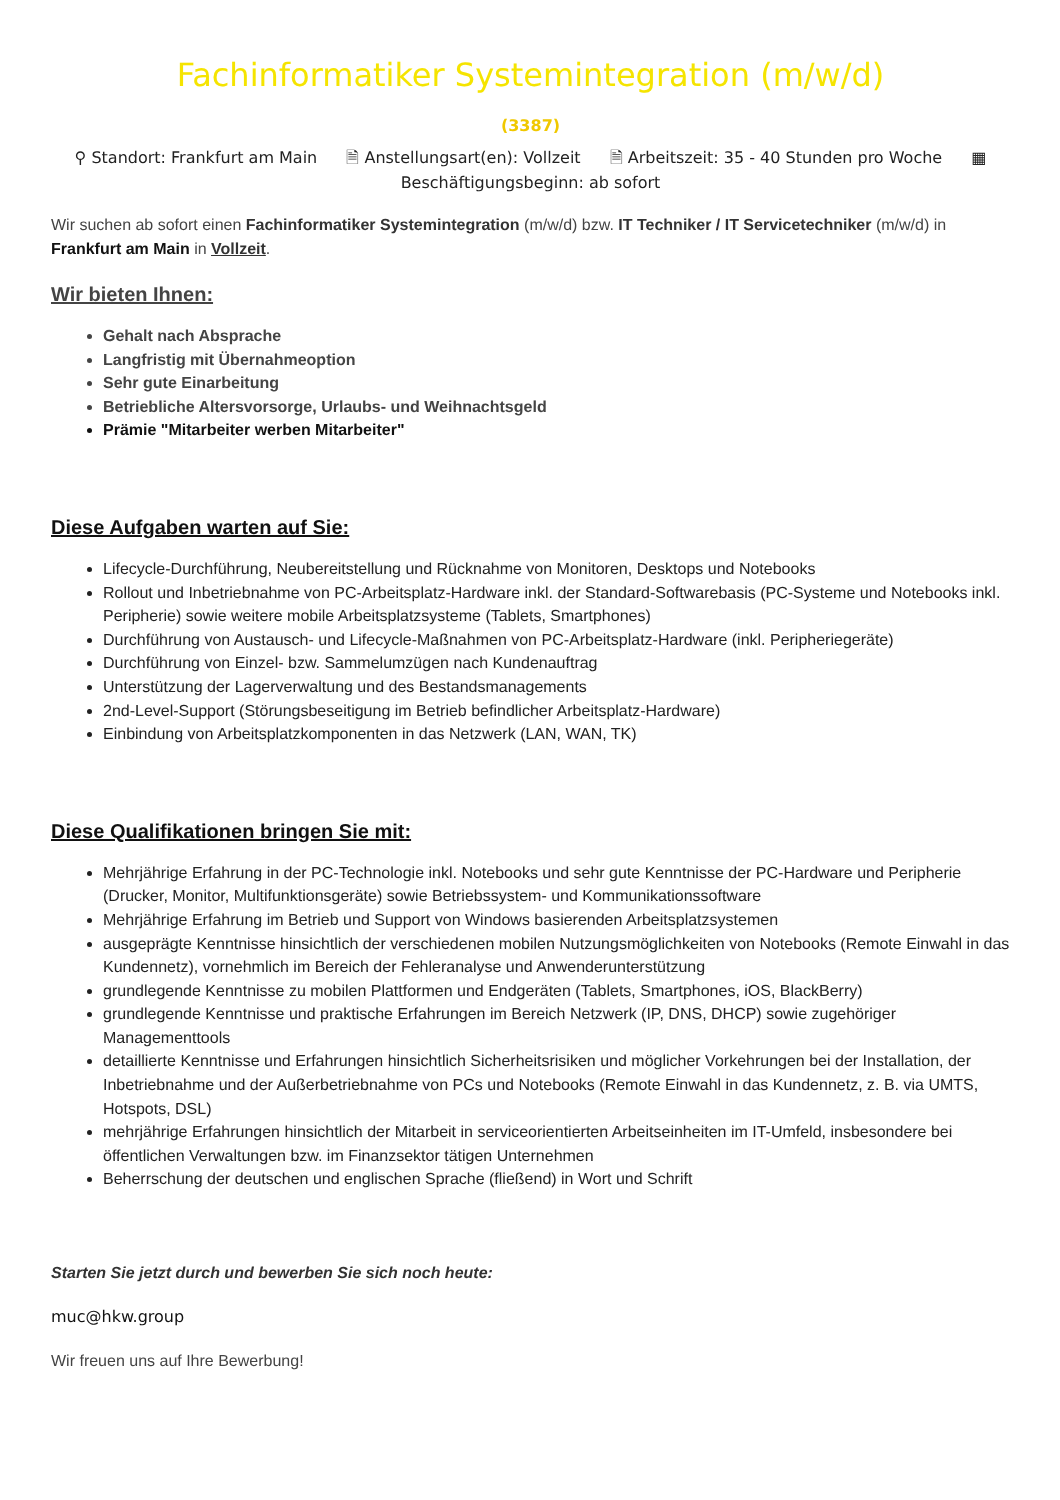Fachinformatiker Systemintegration (m/w/d)
(3387)
⚲ Standort: Frankfurt am Main 🗎 Anstellungsart(en): Vollzeit 🗎 Arbeitszeit: 35 - 40 Stunden pro Woche ▦
Beschäftigungsbeginn: ab sofort
Wir suchen ab sofort einen Fachinformatiker Systemintegration (m/w/d) bzw. IT Techniker / IT Servicetechniker (m/w/d) in Frankfurt am Main in Vollzeit.
Wir bieten Ihnen:
Gehalt nach Absprache
Langfristig mit Übernahmeoption
Sehr gute Einarbeitung
Betriebliche Altersvorsorge, Urlaubs- und Weihnachtsgeld
Prämie "Mitarbeiter werben Mitarbeiter"
Diese Aufgaben warten auf Sie:
Lifecycle-Durchführung, Neubereitstellung und Rücknahme von Monitoren, Desktops und Notebooks
Rollout und Inbetriebnahme von PC-Arbeitsplatz-Hardware inkl. der Standard-Softwarebasis (PC-Systeme und Notebooks inkl. Peripherie) sowie weitere mobile Arbeitsplatzsysteme (Tablets, Smartphones)
Durchführung von Austausch- und Lifecycle-Maßnahmen von PC-Arbeitsplatz-Hardware (inkl. Peripheriegeräte)
Durchführung von Einzel- bzw. Sammelumzügen nach Kundenauftrag
Unterstützung der Lagerverwaltung und des Bestandsmanagements
2nd-Level-Support (Störungsbeseitigung im Betrieb befindlicher Arbeitsplatz-Hardware)
Einbindung von Arbeitsplatzkomponenten in das Netzwerk (LAN, WAN, TK)
Diese Qualifikationen bringen Sie mit:
Mehrjährige Erfahrung in der PC-Technologie inkl. Notebooks und sehr gute Kenntnisse der PC-Hardware und Peripherie (Drucker, Monitor, Multifunktionsgeräte) sowie Betriebssystem- und Kommunikationssoftware
Mehrjährige Erfahrung im Betrieb und Support von Windows basierenden Arbeitsplatzsystemen
ausgeprägte Kenntnisse hinsichtlich der verschiedenen mobilen Nutzungsmöglichkeiten von Notebooks (Remote Einwahl in das Kundennetz), vornehmlich im Bereich der Fehleranalyse und Anwenderunterstützung
grundlegende Kenntnisse zu mobilen Plattformen und Endgeräten (Tablets, Smartphones, iOS, BlackBerry)
grundlegende Kenntnisse und praktische Erfahrungen im Bereich Netzwerk (IP, DNS, DHCP) sowie zugehöriger Managementtools
detaillierte Kenntnisse und Erfahrungen hinsichtlich Sicherheitsrisiken und möglicher Vorkehrungen bei der Installation, der Inbetriebnahme und der Außerbetriebnahme von PCs und Notebooks (Remote Einwahl in das Kundennetz, z. B. via UMTS, Hotspots, DSL)
mehrjährige Erfahrungen hinsichtlich der Mitarbeit in serviceorientierten Arbeitseinheiten im IT-Umfeld, insbesondere bei öffentlichen Verwaltungen bzw. im Finanzsektor tätigen Unternehmen
Beherrschung der deutschen und englischen Sprache (fließend) in Wort und Schrift
Starten Sie jetzt durch und bewerben Sie sich noch heute:
muc@hkw.group
Wir freuen uns auf Ihre Bewerbung!